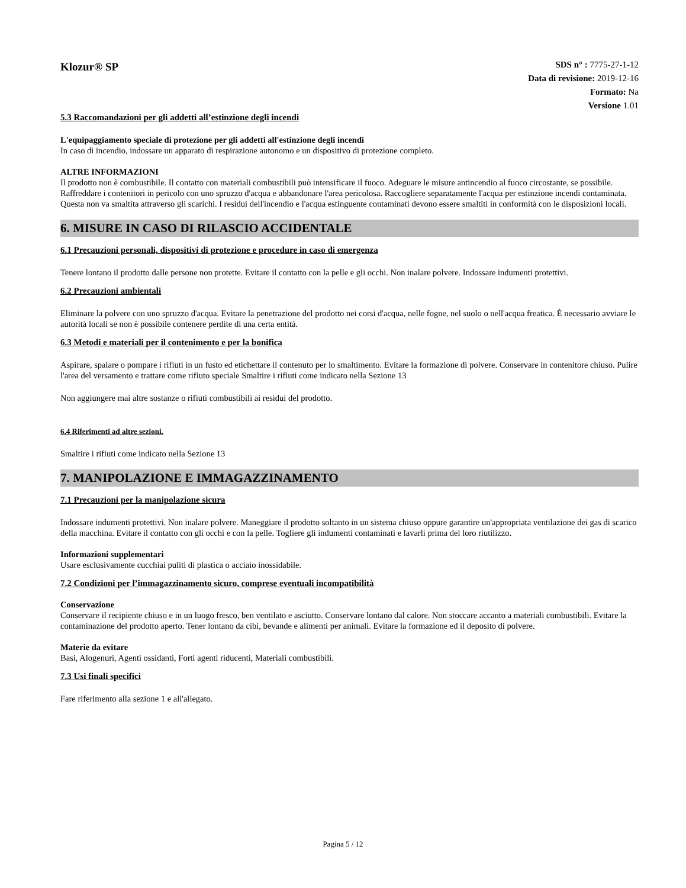Klozur® SP
SDS n° : 7775-27-1-12
Data di revisione: 2019-12-16
Formato: Na
Versione 1.01
5.3 Raccomandazioni per gli addetti all’estinzione degli incendi
L'equipaggiamento speciale di protezione per gli addetti all'estinzione degli incendi
In caso di incendio, indossare un apparato di respirazione autonomo e un dispositivo di protezione completo.
ALTRE INFORMAZIONI
Il prodotto non è combustibile. Il contatto con materiali combustibili può intensificare il fuoco. Adeguare le misure antincendio al fuoco circostante, se possibile. Raffreddare i contenitori in pericolo con uno spruzzo d'acqua e abbandonare l'area pericolosa. Raccogliere separatamente l'acqua per estinzione incendi contaminata. Questa non va smaltita attraverso gli scarichi. I residui dell'incendio e l'acqua estinguente contaminati devono essere smaltiti in conformità con le disposizioni locali.
6. MISURE IN CASO DI RILASCIO ACCIDENTALE
6.1 Precauzioni personali, dispositivi di protezione e procedure in caso di emergenza
Tenere lontano il prodotto dalle persone non protette. Evitare il contatto con la pelle e gli occhi. Non inalare polvere. Indossare indumenti protettivi.
6.2 Precauzioni ambientali
Eliminare la polvere con uno spruzzo d'acqua. Evitare la penetrazione del prodotto nei corsi d'acqua, nelle fogne, nel suolo o nell'acqua freatica. È necessario avviare le autorità locali se non è possibile contenere perdite di una certa entità.
6.3 Metodi e materiali per il contenimento e per la bonifica
Aspirare, spalare o pompare i rifiuti in un fusto ed etichettare il contenuto per lo smaltimento. Evitare la formazione di polvere. Conservare in contenitore chiuso. Pulire l'area del versamento e trattare come rifiuto speciale Smaltire i rifiuti come indicato nella Sezione 13
Non aggiungere mai altre sostanze o rifiuti combustibili ai residui del prodotto.
6.4 Riferimenti ad altre sezioni.
Smaltire i rifiuti come indicato nella Sezione 13
7. MANIPOLAZIONE E IMMAGAZZINAMENTO
7.1 Precauzioni per la manipolazione sicura
Indossare indumenti protettivi. Non inalare polvere. Maneggiare il prodotto soltanto in un sistema chiuso oppure garantire un'appropriata ventilazione dei gas di scarico della macchina. Evitare il contatto con gli occhi e con la pelle. Togliere gli indumenti contaminati e lavarli prima del loro riutilizzo.
Informazioni supplementari
Usare esclusivamente cucchiai puliti di plastica o acciaio inossidabile.
7.2 Condizioni per l’immagazzinamento sicuro, comprese eventuali incompatibilità
Conservazione
Conservare il recipiente chiuso e in un luogo fresco, ben ventilato e asciutto. Conservare lontano dal calore. Non stoccare accanto a materiali combustibili. Evitare la contaminazione del prodotto aperto. Tener lontano da cibi, bevande e alimenti per animali. Evitare la formazione ed il deposito di polvere.
Materie da evitare
Basi, Alogenuri, Agenti ossidanti, Forti agenti riducenti, Materiali combustibili.
7.3 Usi finali specifici
Fare riferimento alla sezione 1 e all'allegato.
Pagina 5 / 12